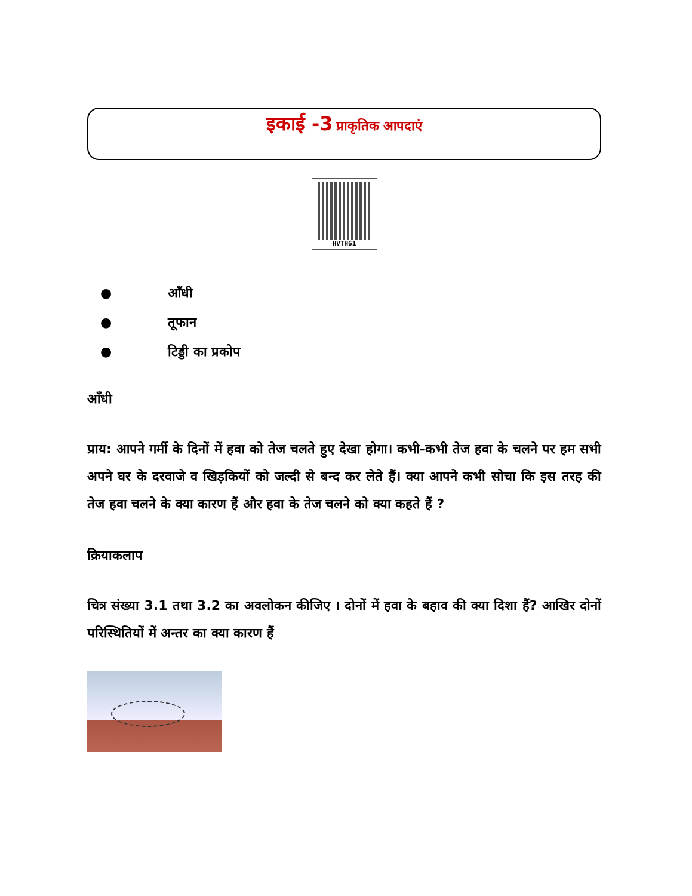इकाई -3 प्राकृतिक आपदाएं
HVTH61
● आँधी
● तूफान
● टिड्डी का प्रकोप
आँधी
प्राय: आपने गर्मी के दिनों में हवा को तेज चलते हुए देखा होगा। कभी-कभी तेज हवा के चलने पर हम सभी अपने घर के दरवाजे व खिड़कियों को जल्दी से बन्द कर लेते हैं। क्या आपने कभी सोचा कि इस तरह की तेज हवा चलने के क्या कारण हैं और हवा के तेज चलने को क्या कहते हैं ?
क्रियाकलाप
चित्र संख्या 3.1 तथा 3.2 का अवलोकन कीजिए । दोनों में हवा के बहाव की क्या दिशा हैं? आखिर दोनों परिस्थितियों में अन्तर का क्या कारण हैं